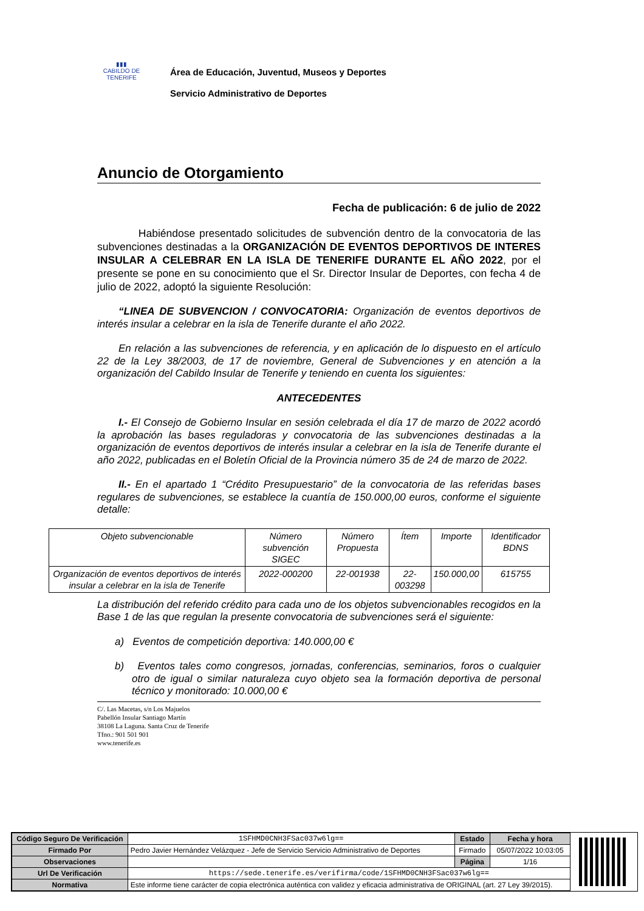▮▮▮
CABILDO DE TENERIFE
Área de Educación, Juventud, Museos y Deportes
Servicio Administrativo de Deportes
Anuncio de Otorgamiento
Fecha de publicación: 6 de julio de 2022
Habiéndose presentado solicitudes de subvención dentro de la convocatoria de las subvenciones destinadas a la ORGANIZACIÓN DE EVENTOS DEPORTIVOS DE INTERES INSULAR A CELEBRAR EN LA ISLA DE TENERIFE DURANTE EL AÑO 2022, por el presente se pone en su conocimiento que el Sr. Director Insular de Deportes, con fecha 4 de julio de 2022, adoptó la siguiente Resolución:
“LINEA DE SUBVENCION / CONVOCATORIA: Organización de eventos deportivos de interés insular a celebrar en la isla de Tenerife durante el año 2022.
En relación a las subvenciones de referencia, y en aplicación de lo dispuesto en el artículo 22 de la Ley 38/2003, de 17 de noviembre, General de Subvenciones y en atención a la organización del Cabildo Insular de Tenerife y teniendo en cuenta los siguientes:
ANTECEDENTES
I.- El Consejo de Gobierno Insular en sesión celebrada el día 17 de marzo de 2022 acordó la aprobación las bases reguladoras y convocatoria de las subvenciones destinadas a la organización de eventos deportivos de interés insular a celebrar en la isla de Tenerife durante el año 2022, publicadas en el Boletín Oficial de la Provincia número 35 de 24 de marzo de 2022.
II.- En el apartado 1 “Crédito Presupuestario” de la convocatoria de las referidas bases regulares de subvenciones, se establece la cuantía de 150.000,00 euros, conforme el siguiente detalle:
| Objeto subvencionable | Número subvención SIGEC | Número Propuesta | Ítem | Importe | Identificador BDNS |
| Organización de eventos deportivos de interés insular a celebrar en la isla de Tenerife | 2022-000200 | 22-001938 | 22-003298 | 150.000,00 | 615755 |
La distribución del referido crédito para cada uno de los objetos subvencionables recogidos en la Base 1 de las que regulan la presente convocatoria de subvenciones será el siguiente:
a) Eventos de competición deportiva: 140.000,00 €
b) Eventos tales como congresos, jornadas, conferencias, seminarios, foros o cualquier otro de igual o similar naturaleza cuyo objeto sea la formación deportiva de personal técnico y monitorado: 10.000,00 €
C/. Las Macetas, s/n Los Majuelos
Pabellón Insular Santiago Martín
38108 La Laguna. Santa Cruz de Tenerife
Tfno.: 901 501 901
www.tenerife.es
| Código Seguro De Verificación | 1SFHMD0CNH3FSac037w6lg== | Estado | Fecha y hora |
| Firmado Por | Pedro Javier Hernández Velázquez - Jefe de Servicio Servicio Administrativo de Deportes | Firmado | 05/07/2022 10:03:05 |
| Observaciones | | Página | 1/16 |
| Url De Verificación | https://sede.tenerife.es/verifirma/code/1SFHMD0CNH3FSac037w6lg== | | |
| Normativa | Este informe tiene carácter de copia electrónica auténtica con validez y eficacia administrativa de ORIGINAL (art. 27 Ley 39/2015). | | |